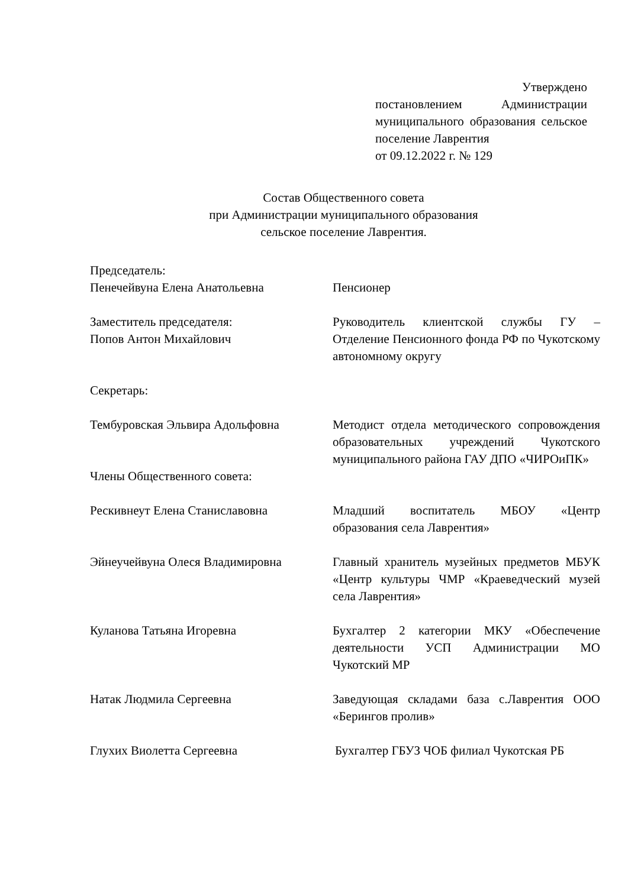Утверждено
постановлением Администрации муниципального образования сельское поселение Лаврентия
от 09.12.2022 г. № 129
Состав Общественного совета
при Администрации муниципального образования
сельское поселение Лаврентия.
| Председатель: Пенечейвуна Елена Анатольевна | Пенсионер |
| Заместитель председателя: Попов Антон Михайлович | Руководитель клиентской службы ГУ – Отделение Пенсионного фонда РФ по Чукотскому автономному округу |
| Секретарь: | |
| Тембуровская Эльвира Адольфовна | Методист отдела методического сопровождения образовательных учреждений Чукотского муниципального района ГАУ ДПО «ЧИРОиПК» |
| Члены Общественного совета: | |
| Рескивнеут Елена Станиславовна | Младший воспитатель МБОУ «Центр образования села Лаврентия» |
| Эйнеучейвуна Олеся Владимировна | Главный хранитель музейных предметов МБУК «Центр культуры ЧМР «Краеведческий музей села Лаврентия» |
| Куланова Татьяна Игоревна | Бухгалтер 2 категории МКУ «Обеспечение деятельности УСП Администрации МО Чукотский МР |
| Натак Людмила Сергеевна | Заведующая складами база с.Лаврентия ООО «Берингов пролив» |
| Глухих Виолетта Сергеевна | Бухгалтер ГБУЗ ЧОБ филиал Чукотская РБ |